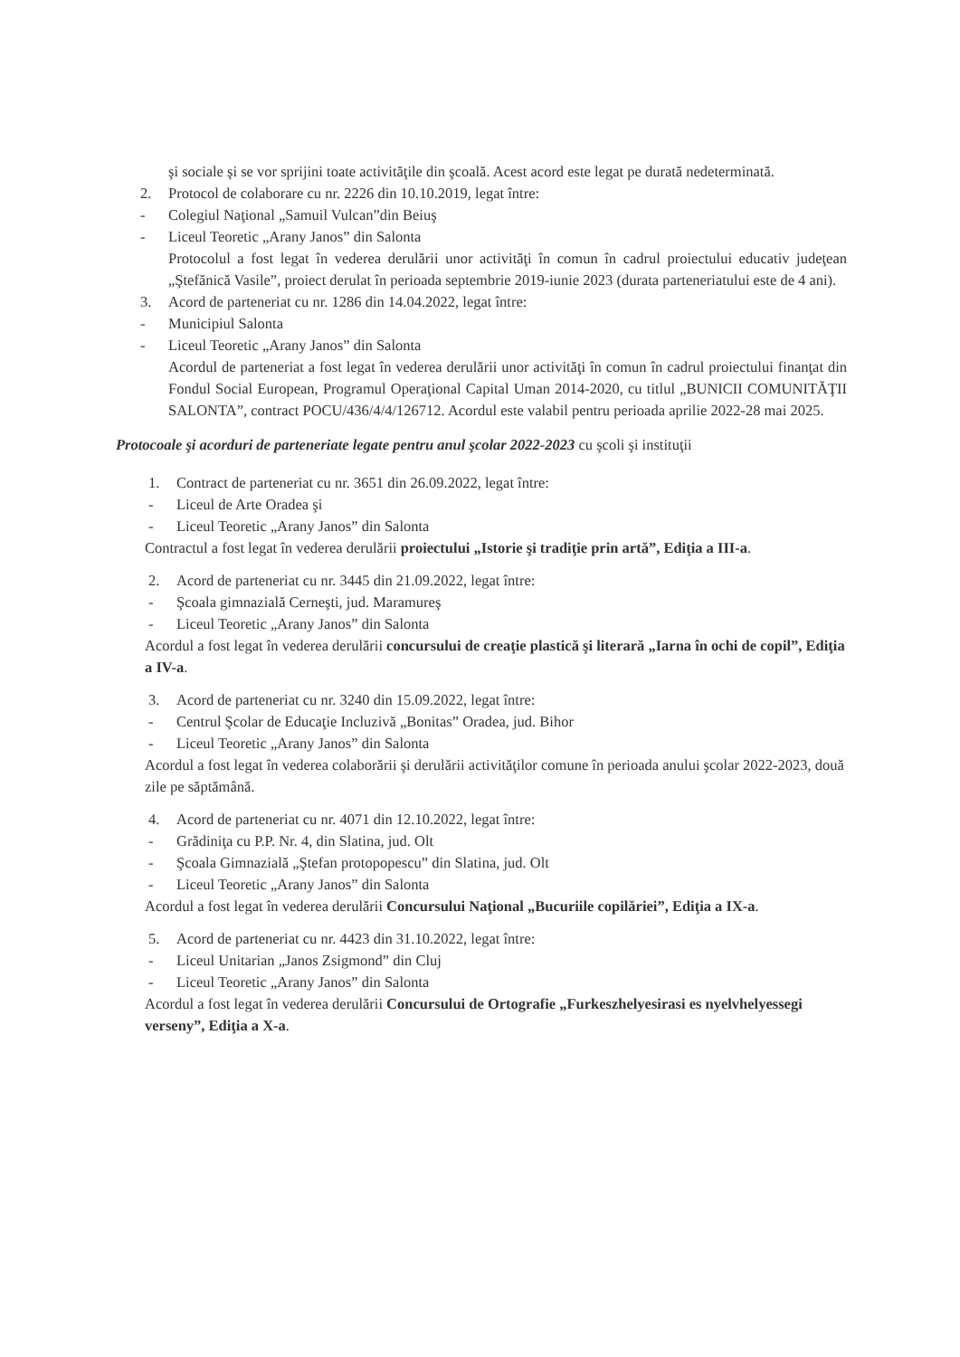şi sociale şi se vor sprijini toate activităţile din şcoală. Acest acord este legat pe durată nedeterminată.
2. Protocol de colaborare cu nr. 2226 din 10.10.2019, legat între:
- Colegiul Naţional „Samuil Vulcan”din Beiuş
- Liceul Teoretic „Arany Janos” din Salonta
Protocolul a fost legat în vederea derulării unor activităţi în comun în cadrul proiectului educativ judeţean „Ştefănică Vasile”, proiect derulat în perioada septembrie 2019-iunie 2023 (durata parteneriatului este de 4 ani).
3. Acord de parteneriat cu nr. 1286 din 14.04.2022, legat între:
- Municipiul Salonta
- Liceul Teoretic „Arany Janos” din Salonta
Acordul de parteneriat a fost legat în vederea derulării unor activităţi în comun în cadrul proiectului finanţat din Fondul Social European, Programul Operaţional Capital Uman 2014-2020, cu titlul „BUNICII COMUNITĂŢII SALONTA”, contract POCU/436/4/4/126712. Acordul este valabil pentru perioada aprilie 2022-28 mai 2025.
Protocoale şi acorduri de parteneriate legate pentru anul şcolar 2022-2023 cu şcoli şi instituţii
1. Contract de parteneriat cu nr. 3651 din 26.09.2022, legat între:
- Liceul de Arte Oradea şi
- Liceul Teoretic „Arany Janos” din Salonta
Contractul a fost legat în vederea derulării proiectului „Istorie şi tradiţie prin artă”, Ediţia a III-a.
2. Acord de parteneriat cu nr. 3445 din 21.09.2022, legat între:
- Şcoala gimnazială Cerneşti, jud. Maramureş
- Liceul Teoretic „Arany Janos” din Salonta
Acordul a fost legat în vederea derulării concursului de creaţie plastică şi literară „Iarna în ochi de copil”, Ediţia a IV-a.
3. Acord de parteneriat cu nr. 3240 din 15.09.2022, legat între:
- Centrul Şcolar de Educaţie Incluzivă „Bonitas” Oradea, jud. Bihor
- Liceul Teoretic „Arany Janos” din Salonta
Acordul a fost legat în vederea colaborării şi derulării activităţilor comune în perioada anului şcolar 2022-2023, două zile pe săptămână.
4. Acord de parteneriat cu nr. 4071 din 12.10.2022, legat între:
- Grădiniţa cu P.P. Nr. 4, din Slatina, jud. Olt
- Şcoala Gimnazială „Ştefan protopopescu” din Slatina, jud. Olt
- Liceul Teoretic „Arany Janos” din Salonta
Acordul a fost legat în vederea derulării Concursului Naţional „Bucuriile copilăriei”, Ediţia a IX-a.
5. Acord de parteneriat cu nr. 4423 din 31.10.2022, legat între:
- Liceul Unitarian „Janos Zsigmond” din Cluj
- Liceul Teoretic „Arany Janos” din Salonta
Acordul a fost legat în vederea derulării Concursului de Ortografie „Furkeszhelyesirasi es nyelvhelyessegi verseny”, Ediţia a X-a.